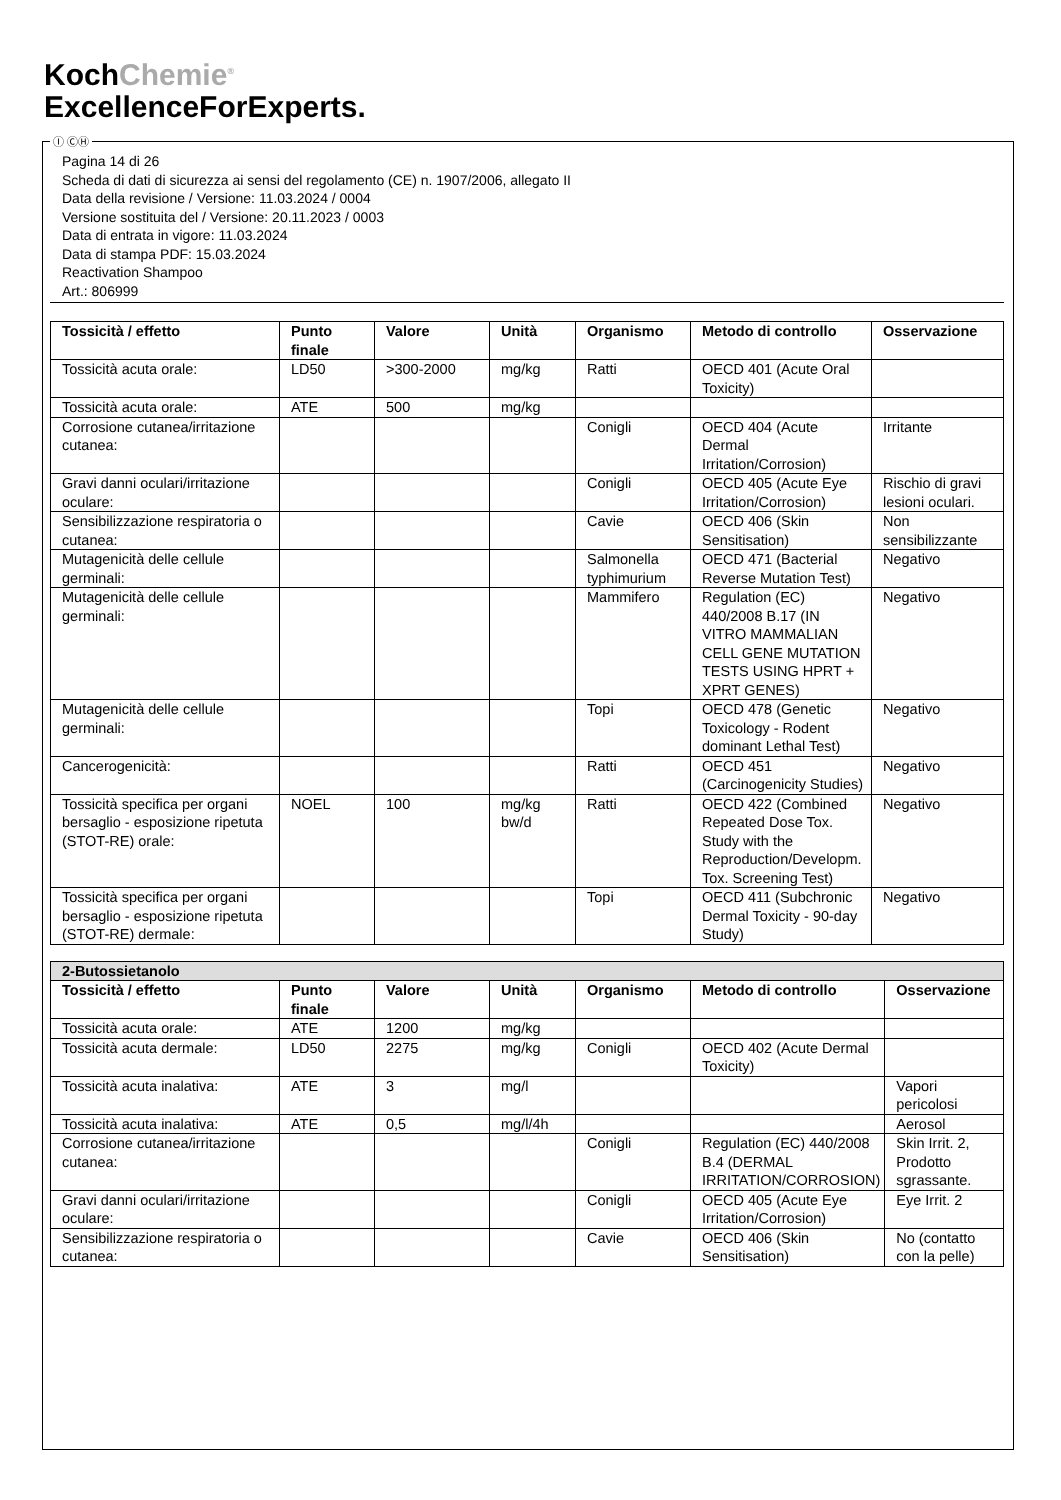KochChemie<sup>®</sup>
ExcellenceForExperts.
Ⓘ ⒸⒽ
Pagina 14 di 26
Scheda di dati di sicurezza ai sensi del regolamento (CE) n. 1907/2006, allegato II
Data della revisione / Versione: 11.03.2024 / 0004
Versione sostituita del / Versione: 20.11.2023 / 0003
Data di entrata in vigore: 11.03.2024
Data di stampa PDF: 15.03.2024
Reactivation Shampoo
Art.: 806999
| Tossicità / effetto | Punto finale | Valore | Unità | Organismo | Metodo di controllo | Osservazione |
| --- | --- | --- | --- | --- | --- | --- |
| Tossicità acuta orale: | LD50 | >300-2000 | mg/kg | Ratti | OECD 401 (Acute Oral Toxicity) | |
| Tossicità acuta orale: | ATE | 500 | mg/kg | | | |
| Corrosione cutanea/irritazione cutanea: | | | | Conigli | OECD 404 (Acute Dermal Irritation/Corrosion) | Irritante |
| Gravi danni oculari/irritazione oculare: | | | | Conigli | OECD 405 (Acute Eye Irritation/Corrosion) | Rischio di gravi lesioni oculari. |
| Sensibilizzazione respiratoria o cutanea: | | | | Cavie | OECD 406 (Skin Sensitisation) | Non sensibilizzante |
| Mutagenicità delle cellule germinali: | | | | Salmonella typhimurium | OECD 471 (Bacterial Reverse Mutation Test) | Negativo |
| Mutagenicità delle cellule germinali: | | | | Mammifero | Regulation (EC) 440/2008 B.17 (IN VITRO MAMMALIAN CELL GENE MUTATION TESTS USING HPRT + XPRT GENES) | Negativo |
| Mutagenicità delle cellule germinali: | | | | Topi | OECD 478 (Genetic Toxicology - Rodent dominant Lethal Test) | Negativo |
| Cancerogenicità: | | | | Ratti | OECD 451 (Carcinogenicity Studies) | Negativo |
| Tossicità specifica per organi bersaglio - esposizione ripetuta (STOT-RE) orale: | NOEL | 100 | mg/kg bw/d | Ratti | OECD 422 (Combined Repeated Dose Tox. Study with the Reproduction/Developm. Tox. Screening Test) | Negativo |
| Tossicità specifica per organi bersaglio - esposizione ripetuta (STOT-RE) dermale: | | | | Topi | OECD 411 (Subchronic Dermal Toxicity - 90-day Study) | Negativo |
| 2-Butossietanolo | | | | | | |
| Tossicità / effetto | Punto finale | Valore | Unità | Organismo | Metodo di controllo | Osservazione |
| Tossicità acuta orale: | ATE | 1200 | mg/kg | | | |
| Tossicità acuta dermale: | LD50 | 2275 | mg/kg | Conigli | OECD 402 (Acute Dermal Toxicity) | |
| Tossicità acuta inalativa: | ATE | 3 | mg/l | | | Vapori pericolosi |
| Tossicità acuta inalativa: | ATE | 0,5 | mg/l/4h | | | Aerosol |
| Corrosione cutanea/irritazione cutanea: | | | | Conigli | Regulation (EC) 440/2008 B.4 (DERMAL IRRITATION/CORROSION) | Skin Irrit. 2, Prodotto sgrassante. |
| Gravi danni oculari/irritazione oculare: | | | | Conigli | OECD 405 (Acute Eye Irritation/Corrosion) | Eye Irrit. 2 |
| Sensibilizzazione respiratoria o cutanea: | | | | Cavie | OECD 406 (Skin Sensitisation) | No (contatto con la pelle) |